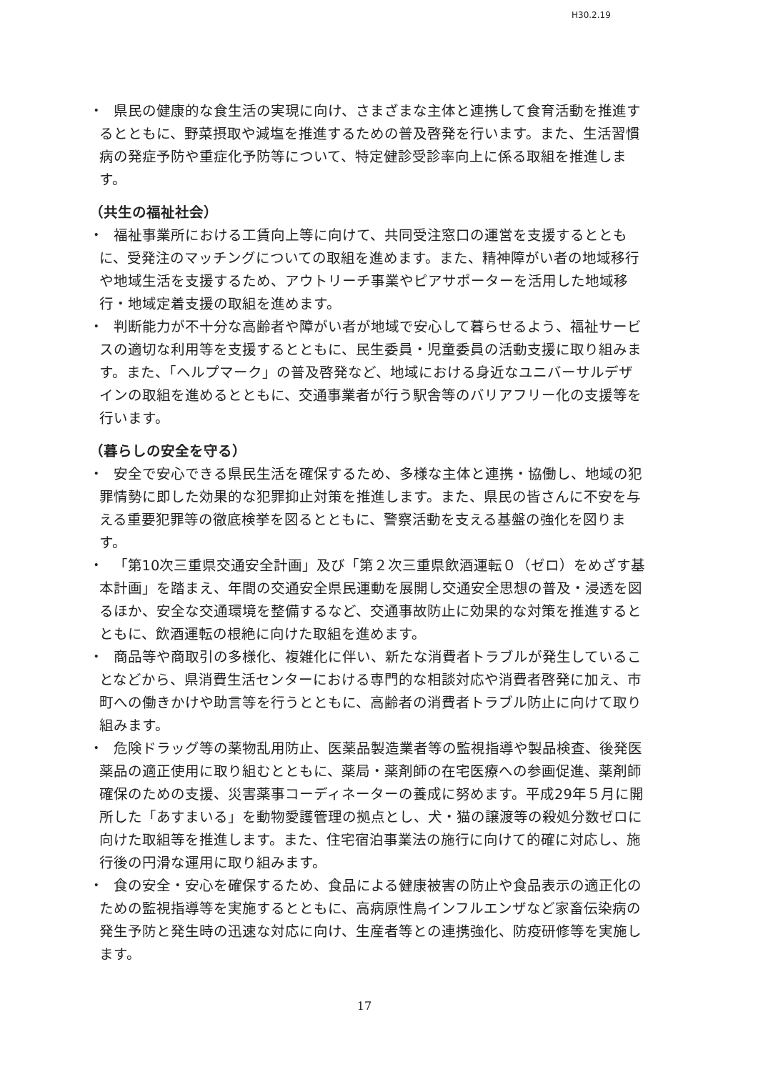H30.2.19
・
県民の健康的な食生活の実現に向け、さまざまな主体と連携して食育活動を推進するとともに、野菜摂取や減塩を推進するための普及啓発を行います。また、生活習慣病の発症予防や重症化予防等について、特定健診受診率向上に係る取組を推進します。
（共生の福祉社会）
・
福祉事業所における工賃向上等に向けて、共同受注窓口の運営を支援するとともに、受発注のマッチングについての取組を進めます。また、精神障がい者の地域移行や地域生活を支援するため、アウトリーチ事業やピアサポーターを活用した地域移行・地域定着支援の取組を進めます。
・
判断能力が不十分な高齢者や障がい者が地域で安心して暮らせるよう、福祉サービスの適切な利用等を支援するとともに、民生委員・児童委員の活動支援に取り組みます。また、「ヘルプマーク」の普及啓発など、地域における身近なユニバーサルデザインの取組を進めるとともに、交通事業者が行う駅舎等のバリアフリー化の支援等を行います。
（暮らしの安全を守る）
・
安全で安心できる県民生活を確保するため、多様な主体と連携・協働し、地域の犯罪情勢に即した効果的な犯罪抑止対策を推進します。また、県民の皆さんに不安を与える重要犯罪等の徹底検挙を図るとともに、警察活動を支える基盤の強化を図ります。
・
「第10次三重県交通安全計画」及び「第２次三重県飲酒運転０（ゼロ）をめざす基本計画」を踏まえ、年間の交通安全県民運動を展開し交通安全思想の普及・浸透を図るほか、安全な交通環境を整備するなど、交通事故防止に効果的な対策を推進するとともに、飲酒運転の根絶に向けた取組を進めます。
・
商品等や商取引の多様化、複雑化に伴い、新たな消費者トラブルが発生していることなどから、県消費生活センターにおける専門的な相談対応や消費者啓発に加え、市町への働きかけや助言等を行うとともに、高齢者の消費者トラブル防止に向けて取り組みます。
・
危険ドラッグ等の薬物乱用防止、医薬品製造業者等の監視指導や製品検査、後発医薬品の適正使用に取り組むとともに、薬局・薬剤師の在宅医療への参画促進、薬剤師確保のための支援、災害薬事コーディネーターの養成に努めます。平成29年５月に開所した「あすまいる」を動物愛護管理の拠点とし、犬・猫の譲渡等の殺処分数ゼロに向けた取組等を推進します。また、住宅宿泊事業法の施行に向けて的確に対応し、施行後の円滑な運用に取り組みます。
・
食の安全・安心を確保するため、食品による健康被害の防止や食品表示の適正化のための監視指導等を実施するとともに、高病原性鳥インフルエンザなど家畜伝染病の発生予防と発生時の迅速な対応に向け、生産者等との連携強化、防疫研修等を実施します。
17